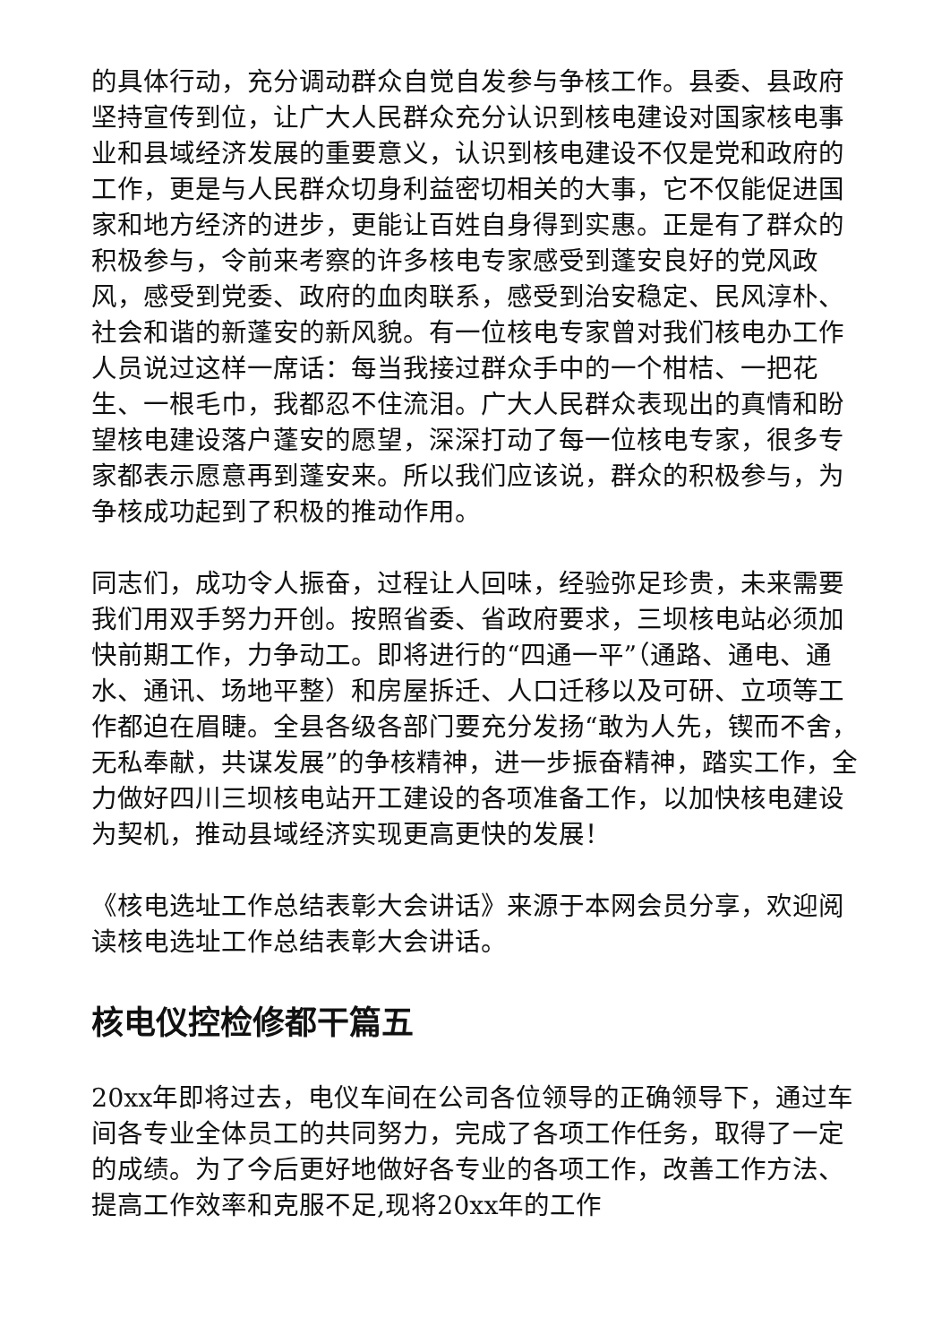的具体行动，充分调动群众自觉自发参与争核工作。县委、县政府坚持宣传到位，让广大人民群众充分认识到核电建设对国家核电事业和县域经济发展的重要意义，认识到核电建设不仅是党和政府的工作，更是与人民群众切身利益密切相关的大事，它不仅能促进国家和地方经济的进步，更能让百姓自身得到实惠。正是有了群众的积极参与，令前来考察的许多核电专家感受到蓬安良好的党风政风，感受到党委、政府的血肉联系，感受到治安稳定、民风淳朴、社会和谐的新蓬安的新风貌。有一位核电专家曾对我们核电办工作人员说过这样一席话：每当我接过群众手中的一个柑桔、一把花生、一根毛巾，我都忍不住流泪。广大人民群众表现出的真情和盼望核电建设落户蓬安的愿望，深深打动了每一位核电专家，很多专家都表示愿意再到蓬安来。所以我们应该说，群众的积极参与，为争核成功起到了积极的推动作用。
同志们，成功令人振奋，过程让人回味，经验弥足珍贵，未来需要我们用双手努力开创。按照省委、省政府要求，三坝核电站必须加快前期工作，力争动工。即将进行的“四通一平”（通路、通电、通水、通讯、场地平整）和房屋拆迁、人口迁移以及可研、立项等工作都迫在眉睫。全县各级各部门要充分发扬“敢为人先，锲而不舍，无私奉献，共谋发展”的争核精神，进一步振奋精神，踏实工作，全力做好四川三坝核电站开工建设的各项准备工作，以加快核电建设为契机，推动县域经济实现更高更快的发展！
《核电选址工作总结表彰大会讲话》来源于本网会员分享，欢迎阅读核电选址工作总结表彰大会讲话。
核电仪控检修都干篇五
20xx年即将过去，电仪车间在公司各位领导的正确领导下，通过车间各专业全体员工的共同努力，完成了各项工作任务，取得了一定的成绩。为了今后更好地做好各专业的各项工作，改善工作方法、提高工作效率和克服不足,现将20xx年的工作